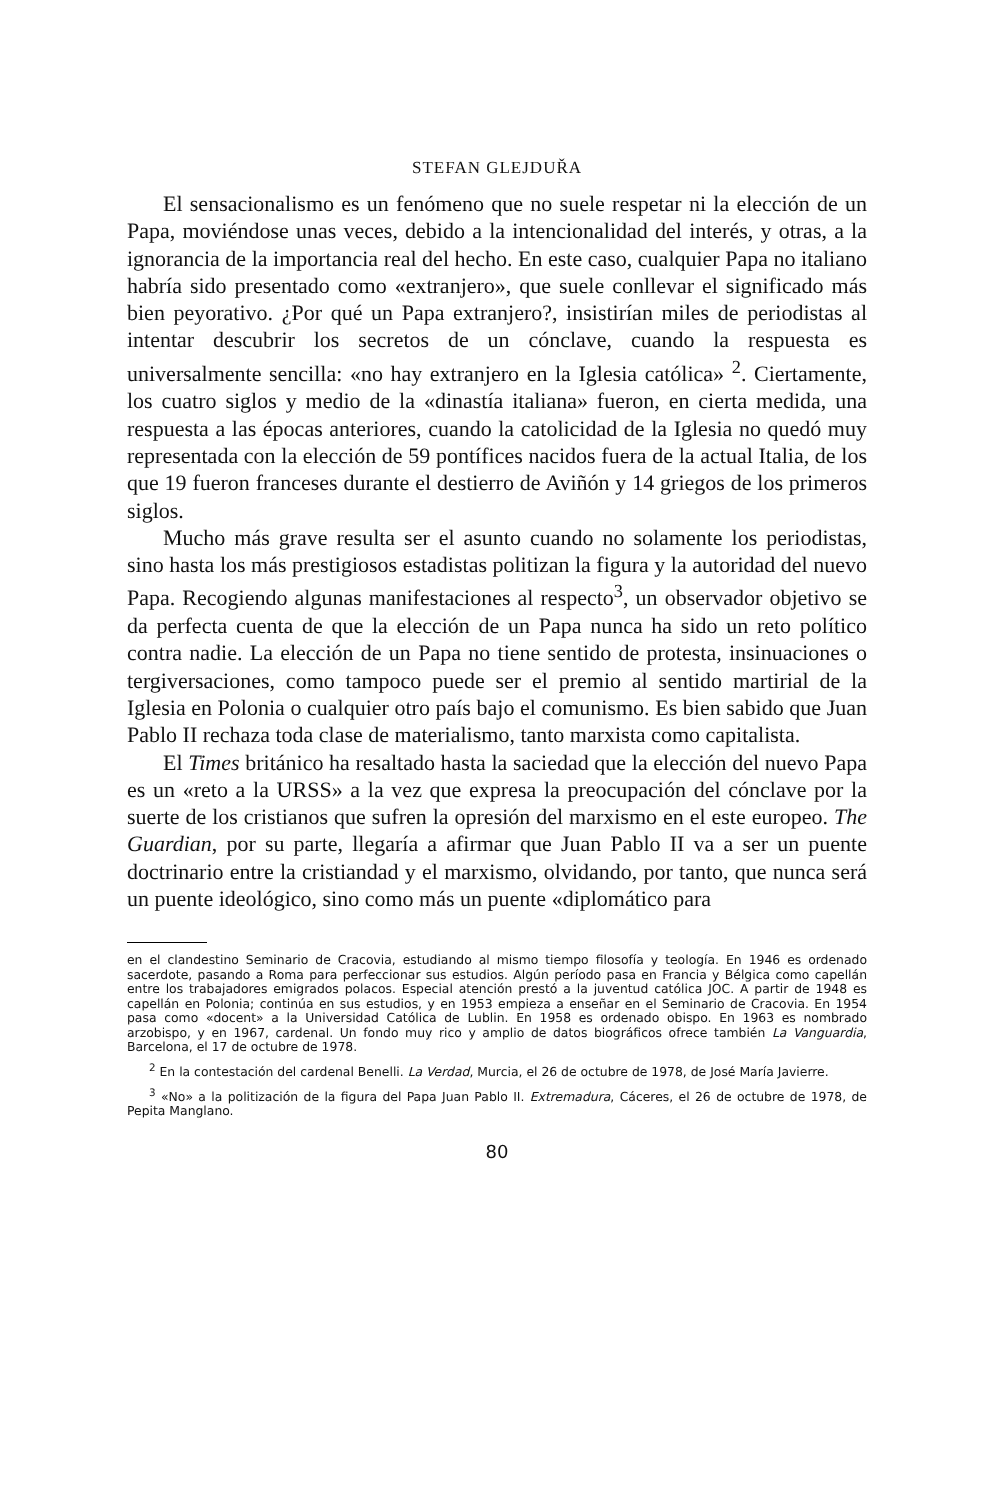STEFAN GLEJDUŘA
El sensacionalismo es un fenómeno que no suele respetar ni la elección de un Papa, moviéndose unas veces, debido a la intencionalidad del interés, y otras, a la ignorancia de la importancia real del hecho. En este caso, cualquier Papa no italiano habría sido presentado como «extranjero», que suele conllevar el significado más bien peyorativo. ¿Por qué un Papa extranjero?, insistirían miles de periodistas al intentar descubrir los secretos de un cónclave, cuando la respuesta es universalmente sencilla: «no hay extranjero en la Iglesia católica» <sup>2</sup>. Ciertamente, los cuatro siglos y medio de la «dinastía italiana» fueron, en cierta medida, una respuesta a las épocas anteriores, cuando la catolicidad de la Iglesia no quedó muy representada con la elección de 59 pontífices nacidos fuera de la actual Italia, de los que 19 fueron franceses durante el destierro de Aviñón y 14 griegos de los primeros siglos.
Mucho más grave resulta ser el asunto cuando no solamente los periodistas, sino hasta los más prestigiosos estadistas politizan la figura y la autoridad del nuevo Papa. Recogiendo algunas manifestaciones al respecto<sup>3</sup>, un observador objetivo se da perfecta cuenta de que la elección de un Papa nunca ha sido un reto político contra nadie. La elección de un Papa no tiene sentido de protesta, insinuaciones o tergiversaciones, como tampoco puede ser el premio al sentido martirial de la Iglesia en Polonia o cualquier otro país bajo el comunismo. Es bien sabido que Juan Pablo II rechaza toda clase de materialismo, tanto marxista como capitalista.
El Times británico ha resaltado hasta la saciedad que la elección del nuevo Papa es un «reto a la URSS» a la vez que expresa la preocupación del cónclave por la suerte de los cristianos que sufren la opresión del marxismo en el este europeo. The Guardian, por su parte, llegaría a afirmar que Juan Pablo II va a ser un puente doctrinario entre la cristiandad y el marxismo, olvidando, por tanto, que nunca será un puente ideológico, sino como más un puente «diplomático para
en el clandestino Seminario de Cracovia, estudiando al mismo tiempo filosofía y teología. En 1946 es ordenado sacerdote, pasando a Roma para perfeccionar sus estudios. Algún período pasa en Francia y Bélgica como capellán entre los trabajadores emigrados polacos. Especial atención prestó a la juventud católica JOC. A partir de 1948 es capellán en Polonia; continúa en sus estudios, y en 1953 empieza a enseñar en el Seminario de Cracovia. En 1954 pasa como «docent» a la Universidad Católica de Lublin. En 1958 es ordenado obispo. En 1963 es nombrado arzobispo, y en 1967, cardenal. Un fondo muy rico y amplio de datos biográficos ofrece también La Vanguardia, Barcelona, el 17 de octubre de 1978.
<sup>2</sup> En la contestación del cardenal Benelli. La Verdad, Murcia, el 26 de octubre de 1978, de José María Javierre.
<sup>3</sup> «No» a la politización de la figura del Papa Juan Pablo II. Extremadura, Cáceres, el 26 de octubre de 1978, de Pepita Manglano.
80